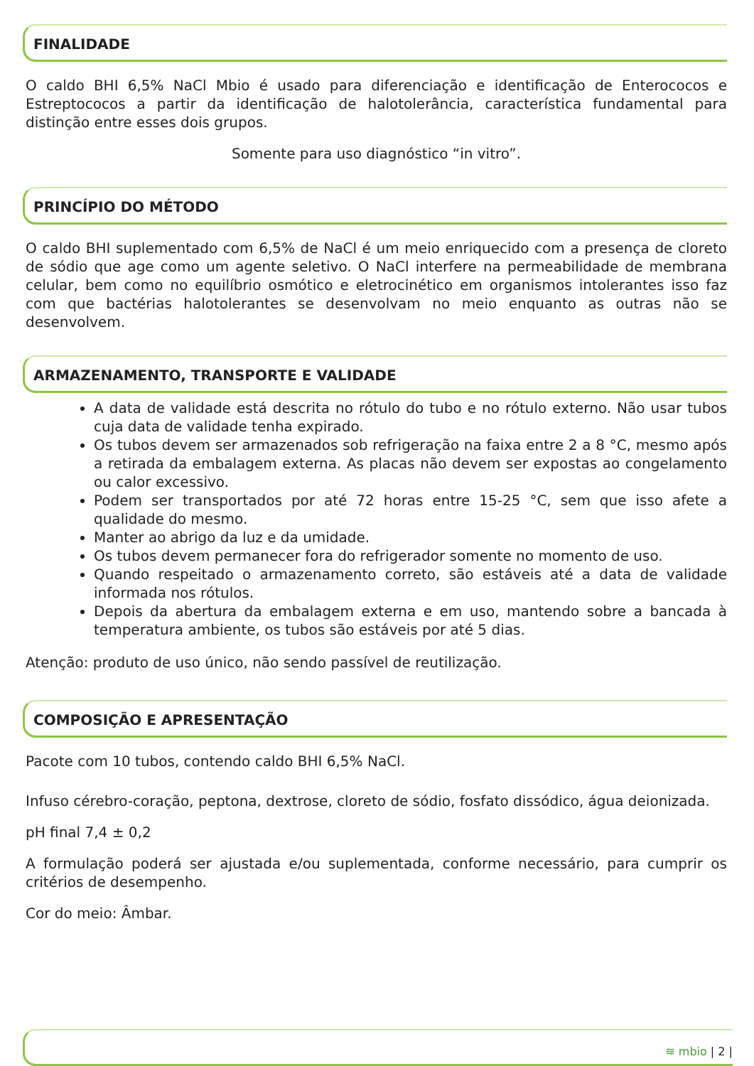FINALIDADE
O caldo BHI 6,5% NaCl Mbio é usado para diferenciação e identificação de Enterococos e Estreptococos a partir da identificação de halotolerância, característica fundamental para distinção entre esses dois grupos.
Somente para uso diagnóstico “in vitro”.
PRINCÍPIO DO MÉTODO
O caldo BHI suplementado com 6,5% de NaCl é um meio enriquecido com a presença de cloreto de sódio que age como um agente seletivo. O NaCl interfere na permeabilidade de membrana celular, bem como no equilíbrio osmótico e eletrocinético em organismos intolerantes isso faz com que bactérias halotolerantes se desenvolvam no meio enquanto as outras não se desenvolvem.
ARMAZENAMENTO, TRANSPORTE E VALIDADE
A data de validade está descrita no rótulo do tubo e no rótulo externo. Não usar tubos cuja data de validade tenha expirado.
Os tubos devem ser armazenados sob refrigeração na faixa entre 2 a 8 °C, mesmo após a retirada da embalagem externa. As placas não devem ser expostas ao congelamento ou calor excessivo.
Podem ser transportados por até 72 horas entre 15-25 °C, sem que isso afete a qualidade do mesmo.
Manter ao abrigo da luz e da umidade.
Os tubos devem permanecer fora do refrigerador somente no momento de uso.
Quando respeitado o armazenamento correto, são estáveis até a data de validade informada nos rótulos.
Depois da abertura da embalagem externa e em uso, mantendo sobre a bancada à temperatura ambiente, os tubos são estáveis por até 5 dias.
Atenção: produto de uso único, não sendo passível de reutilização.
COMPOSIÇÃO E APRESENTAÇÃO
Pacote com 10 tubos, contendo caldo BHI 6,5% NaCl.
Infuso cérebro-coração, peptona, dextrose, cloreto de sódio, fosfato dissódico, água deionizada.
pH final 7,4 ± 0,2
A formulação poderá ser ajustada e/ou suplementada, conforme necessário, para cumprir os critérios de desempenho.
Cor do meio: Âmbar.
≋ mbio | 2 |